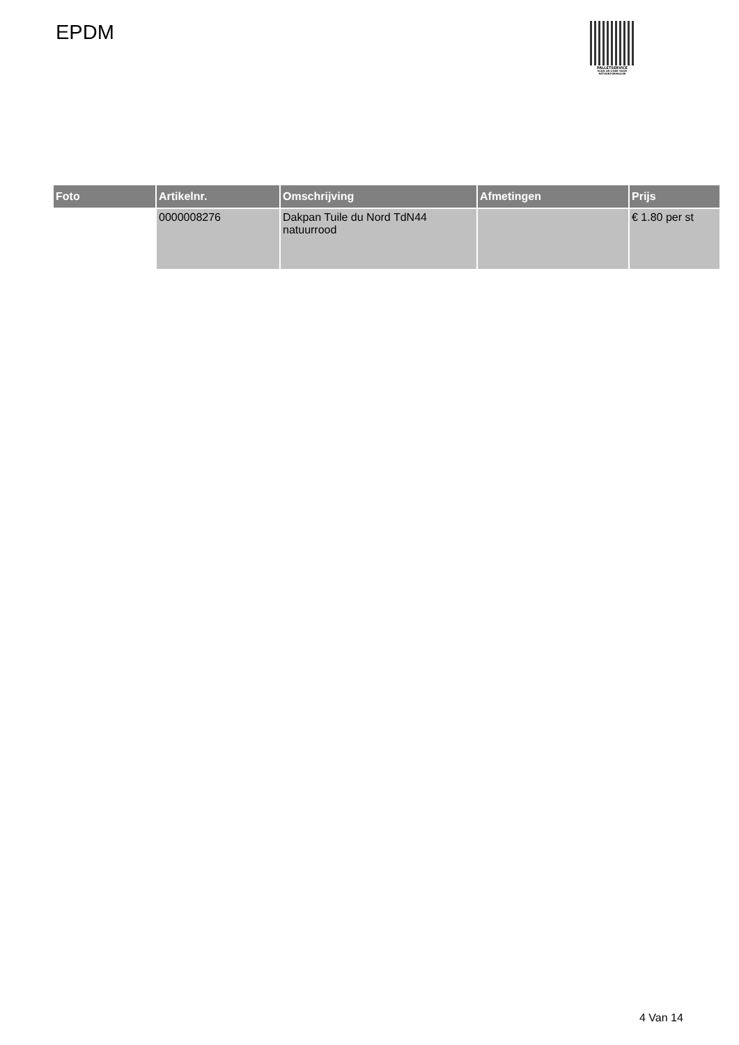EPDM
PALLETSERVICE
SCAN QR-CODE VOOR RETOURFORMULIER
| Foto | Artikelnr. | Omschrijving | Afmetingen | Prijs |
| --- | --- | --- | --- | --- |
| | 0000008276 | Dakpan Tuile du Nord TdN44 natuurrood | | € 1.80 per st |
4 Van 14